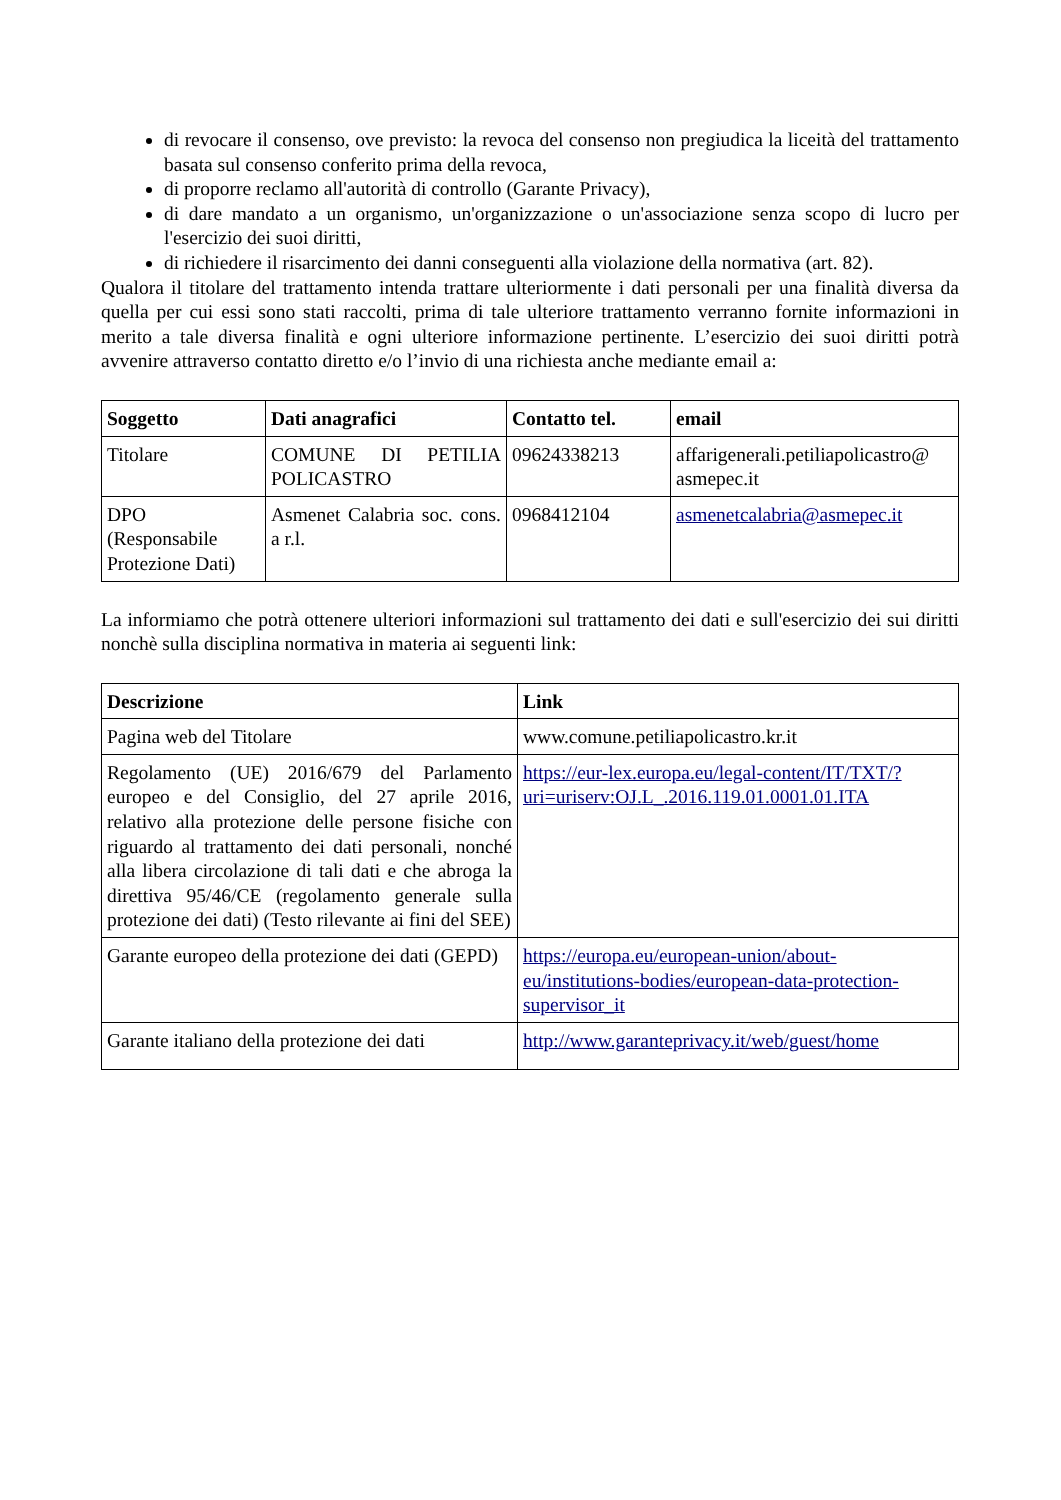di revocare il consenso, ove previsto: la revoca del consenso non pregiudica la liceità del trattamento basata sul consenso conferito prima della revoca,
di proporre reclamo all'autorità di controllo (Garante Privacy),
di dare mandato a un organismo, un'organizzazione o un'associazione senza scopo di lucro per l'esercizio dei suoi diritti,
di richiedere il risarcimento dei danni conseguenti alla violazione della normativa (art. 82).
Qualora il titolare del trattamento intenda trattare ulteriormente i dati personali per una finalità diversa da quella per cui essi sono stati raccolti, prima di tale ulteriore trattamento verranno fornite informazioni in merito a tale diversa finalità e ogni ulteriore informazione pertinente. L’esercizio dei suoi diritti potrà avvenire attraverso contatto diretto e/o l’invio di una richiesta anche mediante email a:
| Soggetto | Dati anagrafici | Contatto tel. | email |
| --- | --- | --- | --- |
| Titolare | COMUNE DI PETILIA POLICASTRO | 09624338213 | affarigenerali.petiliapolicastro@ asmepec.it |
| DPO (Responsabile Protezione Dati) | Asmenet Calabria soc. cons. a r.l. | 0968412104 | asmenetcalabria@asmepec.it |
La informiamo che potrà ottenere ulteriori informazioni sul trattamento dei dati e sull'esercizio dei sui diritti nonchè sulla disciplina normativa in materia ai seguenti link:
| Descrizione | Link |
| --- | --- |
| Pagina web del Titolare | www.comune.petiliapolicastro.kr.it |
| Regolamento (UE) 2016/679 del Parlamento europeo e del Consiglio, del 27 aprile 2016, relativo alla protezione delle persone fisiche con riguardo al trattamento dei dati personali, nonché alla libera circolazione di tali dati e che abroga la direttiva 95/46/CE (regolamento generale sulla protezione dei dati) (Testo rilevante ai fini del SEE) | https://eur-lex.europa.eu/legal-content/IT/TXT/?uri=uriserv:OJ.L_.2016.119.01.0001.01.ITA |
| Garante europeo della protezione dei dati (GEPD) | https://europa.eu/european-union/about-eu/institutions-bodies/european-data-protection-supervisor_it |
| Garante italiano della protezione dei dati | http://www.garanteprivacy.it/web/guest/home |